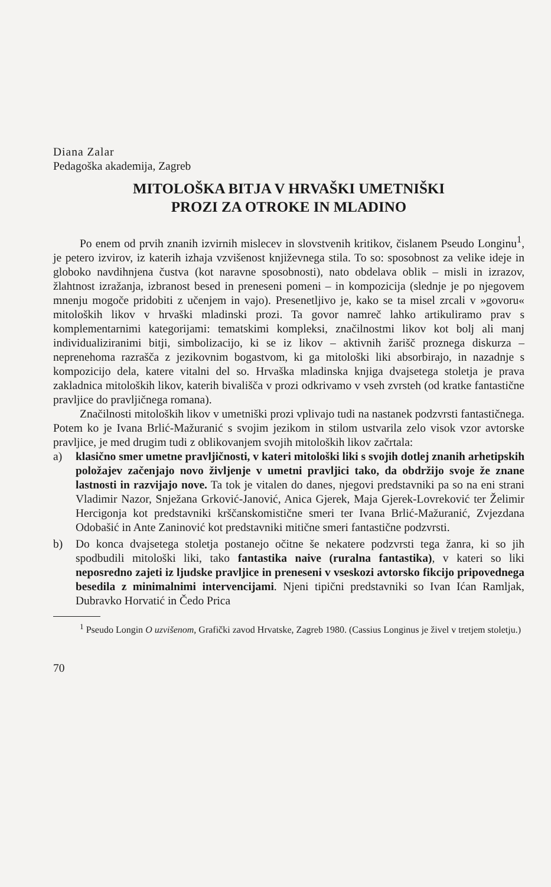Diana Zalar
Pedagoška akademija, Zagreb
MITOLOŠKA BITJA V HRVAŠKI UMETNIŠKI
PROZI ZA OTROKE IN MLADINO
Po enem od prvih znanih izvirnih mislecev in slovstvenih kritikov, čislanem Pseudo Longinu<sup>1</sup>, je petero izvirov, iz katerih izhaja vzvišenost književnega stila. To so: sposobnost za velike ideje in globoko navdihnjena čustva (kot naravne sposobnosti), nato obdelava oblik – misli in izrazov, žlahtnost izražanja, izbranost besed in preneseni pomeni – in kompozicija (slednje je po njegovem mnenju mogoče pridobiti z učenjem in vajo). Presenetljivo je, kako se ta misel zrcali v »govoru« mitoloških likov v hrvaški mladinski prozi. Ta govor namreč lahko artikuliramo prav s komplementarnimi kategorijami: tematskimi kompleksi, značilnostmi likov kot bolj ali manj individualiziranimi bitji, simbolizacijo, ki se iz likov – aktivnih žarišč proznega diskurza – neprenehoma razrašča z jezikovnim bogastvom, ki ga mitološki liki absorbirajo, in nazadnje s kompozicijo dela, katere vitalni del so. Hrvaška mladinska knjiga dvajsetega stoletja je prava zakladnica mitoloških likov, katerih bivališča v prozi odkrivamo v vseh zvrsteh (od kratke fantastične pravljice do pravljičnega romana).
Značilnosti mitoloških likov v umetniški prozi vplivajo tudi na nastanek podzvrsti fantastičnega. Potem ko je Ivana Brlić-Mažuranić s svojim jezikom in stilom ustvarila zelo visok vzor avtorske pravljice, je med drugim tudi z oblikovanjem svojih mitoloških likov začrtala:
a) klasično smer umetne pravljičnosti, v kateri mitološki liki s svojih dotlej znanih arhetipskih položajev začenjajo novo življenje v umetni pravljici tako, da obdržijo svoje že znane lastnosti in razvijajo nove. Ta tok je vitalen do danes, njegovi predstavniki pa so na eni strani Vladimir Nazor, Snježana Grković-Janović, Anica Gjerek, Maja Gjerek-Lovreković ter Želimir Hercigonja kot predstavniki krščanskomistične smeri ter Ivana Brlić-Mažuranić, Zvjezdana Odobašić in Ante Zaninović kot predstavniki mitične smeri fantastične podzvrsti.
b) Do konca dvajsetega stoletja postanejo očitne še nekatere podzvrsti tega žanra, ki so jih spodbudili mitološki liki, tako fantastika naive (ruralna fantastika), v kateri so liki neposredno zajeti iz ljudske pravljice in preneseni v vseskozi avtorsko fikcijo pripovednega besedila z minimalnimi intervencijami. Njeni tipični predstavniki so Ivan Ićan Ramljak, Dubravko Horvatić in Čedo Prica
<sup>1</sup> Pseudo Longin O uzvišenom, Grafički zavod Hrvatske, Zagreb 1980. (Cassius Longinus je živel v tretjem stoletju.)
70